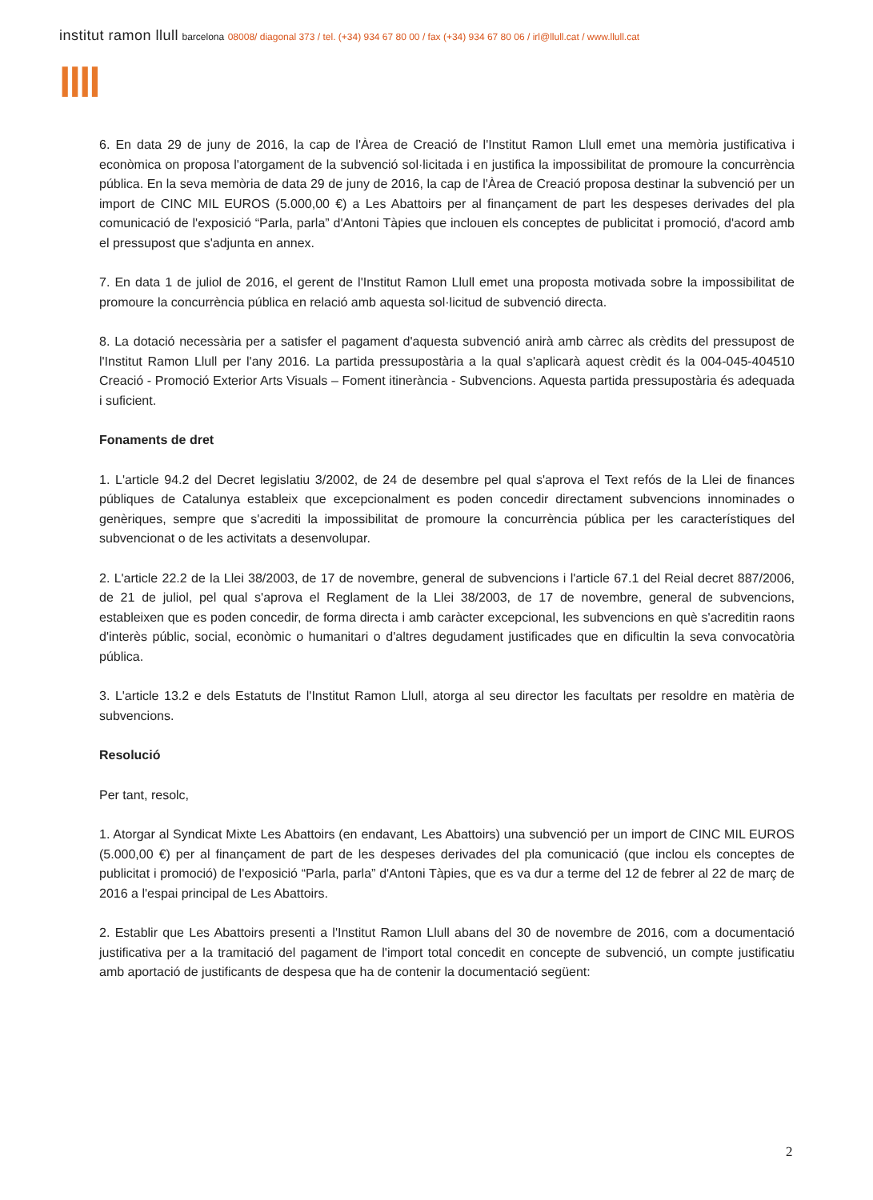institut ramon llull barcelona 08008/ diagonal 373 / tel. (+34) 934 67 80 00 / fax (+34) 934 67 80 06 / irl@llull.cat / www.llull.cat
llll
6. En data 29 de juny de 2016, la cap de l'Àrea de Creació de l'Institut Ramon Llull emet una memòria justificativa i econòmica on proposa l'atorgament de la subvenció sol·licitada i en justifica la impossibilitat de promoure la concurrència pública. En la seva memòria de data 29 de juny de 2016, la cap de l'Àrea de Creació proposa destinar la subvenció per un import de CINC MIL EUROS (5.000,00 €) a Les Abattoirs per al finançament de part les despeses derivades del pla comunicació de l'exposició “Parla, parla” d'Antoni Tàpies que inclouen els conceptes de publicitat i promoció, d'acord amb el pressupost que s'adjunta en annex.
7. En data 1 de juliol de 2016, el gerent de l'Institut Ramon Llull emet una proposta motivada sobre la impossibilitat de promoure la concurrència pública en relació amb aquesta sol·licitud de subvenció directa.
8. La dotació necessària per a satisfer el pagament d'aquesta subvenció anirà amb càrrec als crèdits del pressupost de l'Institut Ramon Llull per l'any 2016. La partida pressupostària a la qual s'aplicarà aquest crèdit és la 004-045-404510 Creació - Promoció Exterior Arts Visuals – Foment itinerància - Subvencions. Aquesta partida pressupostària és adequada i suficient.
Fonaments de dret
1. L'article 94.2 del Decret legislatiu 3/2002, de 24 de desembre pel qual s'aprova el Text refós de la Llei de finances públiques de Catalunya estableix que excepcionalment es poden concedir directament subvencions innominades o genèriques, sempre que s'acrediti la impossibilitat de promoure la concurrència pública per les característiques del subvencionat o de les activitats a desenvolupar.
2. L'article 22.2 de la Llei 38/2003, de 17 de novembre, general de subvencions i l'article 67.1 del Reial decret 887/2006, de 21 de juliol, pel qual s'aprova el Reglament de la Llei 38/2003, de 17 de novembre, general de subvencions, estableixen que es poden concedir, de forma directa i amb caràcter excepcional, les subvencions en què s'acreditin raons d'interès públic, social, econòmic o humanitari o d'altres degudament justificades que en dificultin la seva convocatòria pública.
3. L'article 13.2 e dels Estatuts de l'Institut Ramon Llull, atorga al seu director les facultats per resoldre en matèria de subvencions.
Resolució
Per tant, resolc,
1. Atorgar al Syndicat Mixte Les Abattoirs (en endavant, Les Abattoirs) una subvenció per un import de CINC MIL EUROS (5.000,00 €) per al finançament de part de les despeses derivades del pla comunicació (que inclou els conceptes de publicitat i promoció) de l'exposició “Parla, parla” d'Antoni Tàpies, que es va dur a terme del 12 de febrer al 22 de març de 2016 a l'espai principal de Les Abattoirs.
2. Establir que Les Abattoirs presenti a l'Institut Ramon Llull abans del 30 de novembre de 2016, com a documentació justificativa per a la tramitació del pagament de l'import total concedit en concepte de subvenció, un compte justificatiu amb aportació de justificants de despesa que ha de contenir la documentació següent:
2